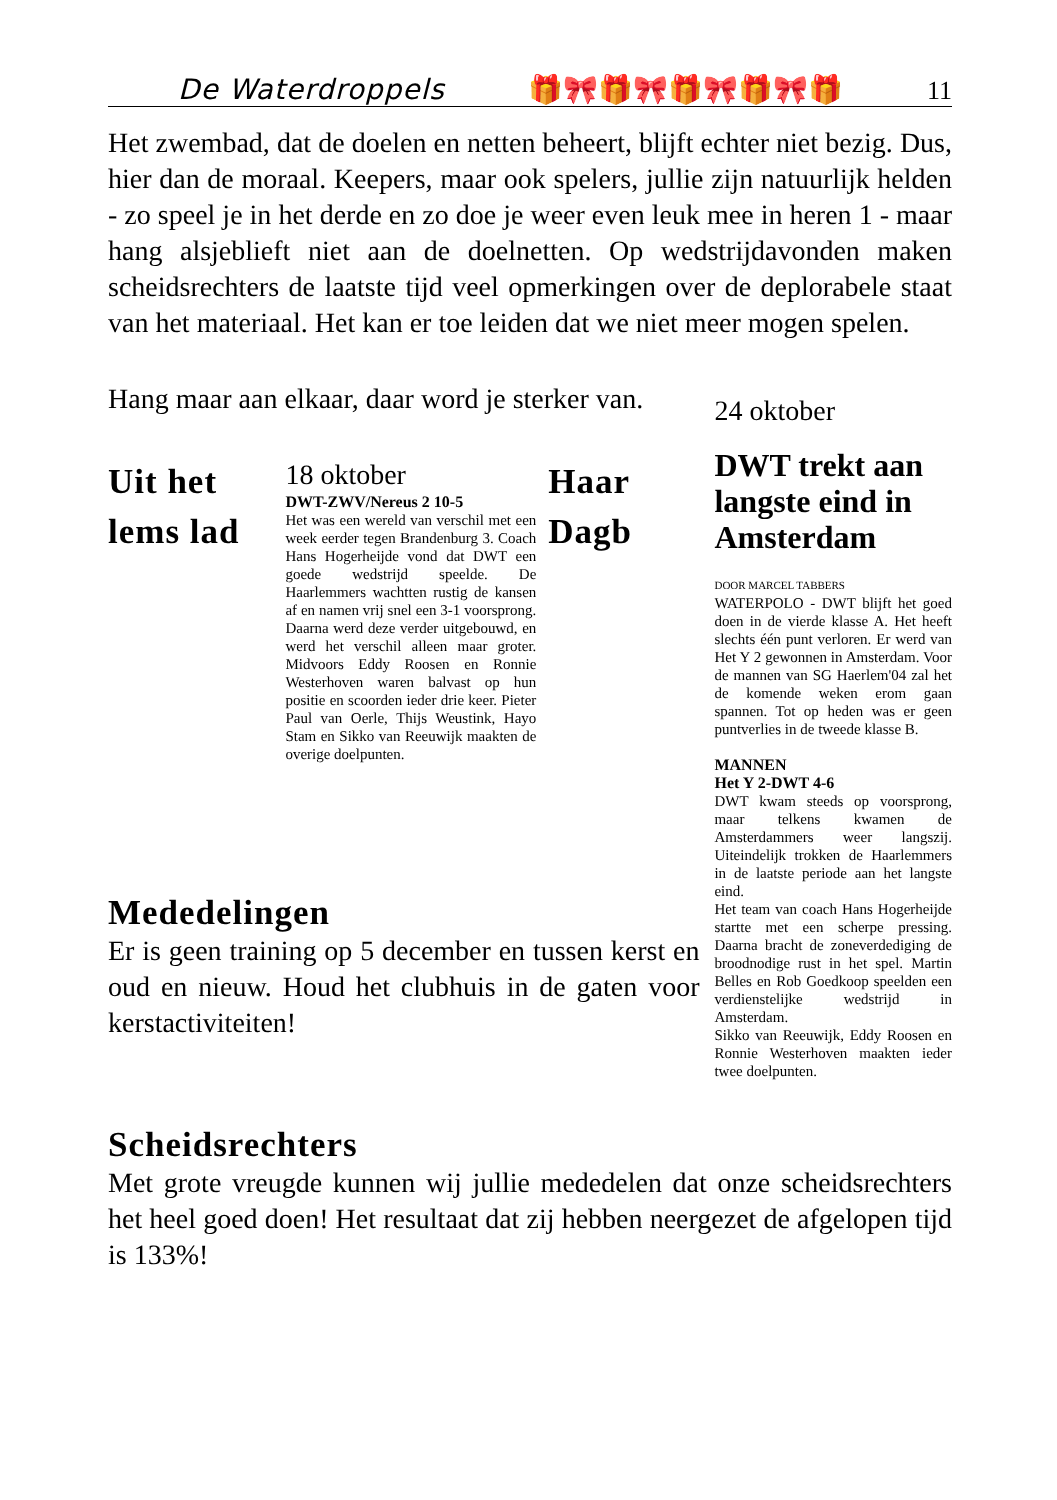De Waterdroppels 🎁🎀🎁🎀🎁🎀🎁🎀🎁 11
Het zwembad, dat de doelen en netten beheert, blijft echter niet bezig. Dus, hier dan de moraal. Keepers, maar ook spelers, jullie zijn natuurlijk helden - zo speel je in het derde en zo doe je weer even leuk mee in heren 1 - maar hang alsjeblieft niet aan de doelnetten. Op wedstrijdavonden maken scheidsrechters de laatste tijd veel opmerkingen over de deplorabele staat van het materiaal. Het kan er toe leiden dat we niet meer mogen spelen.
Hang maar aan elkaar, daar word je sterker van.
Uit het lems lad
18 oktober
DWT-ZWV/Nereus 2 10-5
Het was een wereld van verschil met een week eerder tegen Brandenburg 3. Coach Hans Hogerheijde vond dat DWT een goede wedstrijd speelde. De Haarlemmers wachtten rustig de kansen af en namen vrij snel een 3-1 voorsprong. Daarna werd deze verder uitgebouwd, en werd het verschil alleen maar groter. Midvoors Eddy Roosen en Ronnie Westerhoven waren balvast op hun positie en scoorden ieder drie keer. Pieter Paul van Oerle, Thijs Weustink, Hayo Stam en Sikko van Reeuwijk maakten de overige doelpunten.
Haar Dagb
Mededelingen
Er is geen training op 5 december en tussen kerst en oud en nieuw. Houd het clubhuis in de gaten voor kerstactiviteiten!
24 oktober
DWT trekt aan langste eind in Amsterdam
DOOR MARCEL TABBERS
WATERPOLO - DWT blijft het goed doen in de vierde klasse A. Het heeft slechts één punt verloren. Er werd van Het Y 2 gewonnen in Amsterdam. Voor de mannen van SG Haerlem'04 zal het de komende weken erom gaan spannen. Tot op heden was er geen puntverlies in de tweede klasse B.
MANNEN
Het Y 2-DWT 4-6
DWT kwam steeds op voorsprong, maar telkens kwamen de Amsterdammers weer langszij. Uiteindelijk trokken de Haarlemmers in de laatste periode aan het langste eind.
Het team van coach Hans Hogerheijde startte met een scherpe pressing. Daarna bracht de zoneverdediging de broodnodige rust in het spel. Martin Belles en Rob Goedkoop speelden een verdienstelijke wedstrijd in Amsterdam.
Sikko van Reeuwijk, Eddy Roosen en Ronnie Westerhoven maakten ieder twee doelpunten.
Scheidsrechters
Met grote vreugde kunnen wij jullie mededelen dat onze scheidsrechters het heel goed doen! Het resultaat dat zij hebben neergezet de afgelopen tijd is 133%!